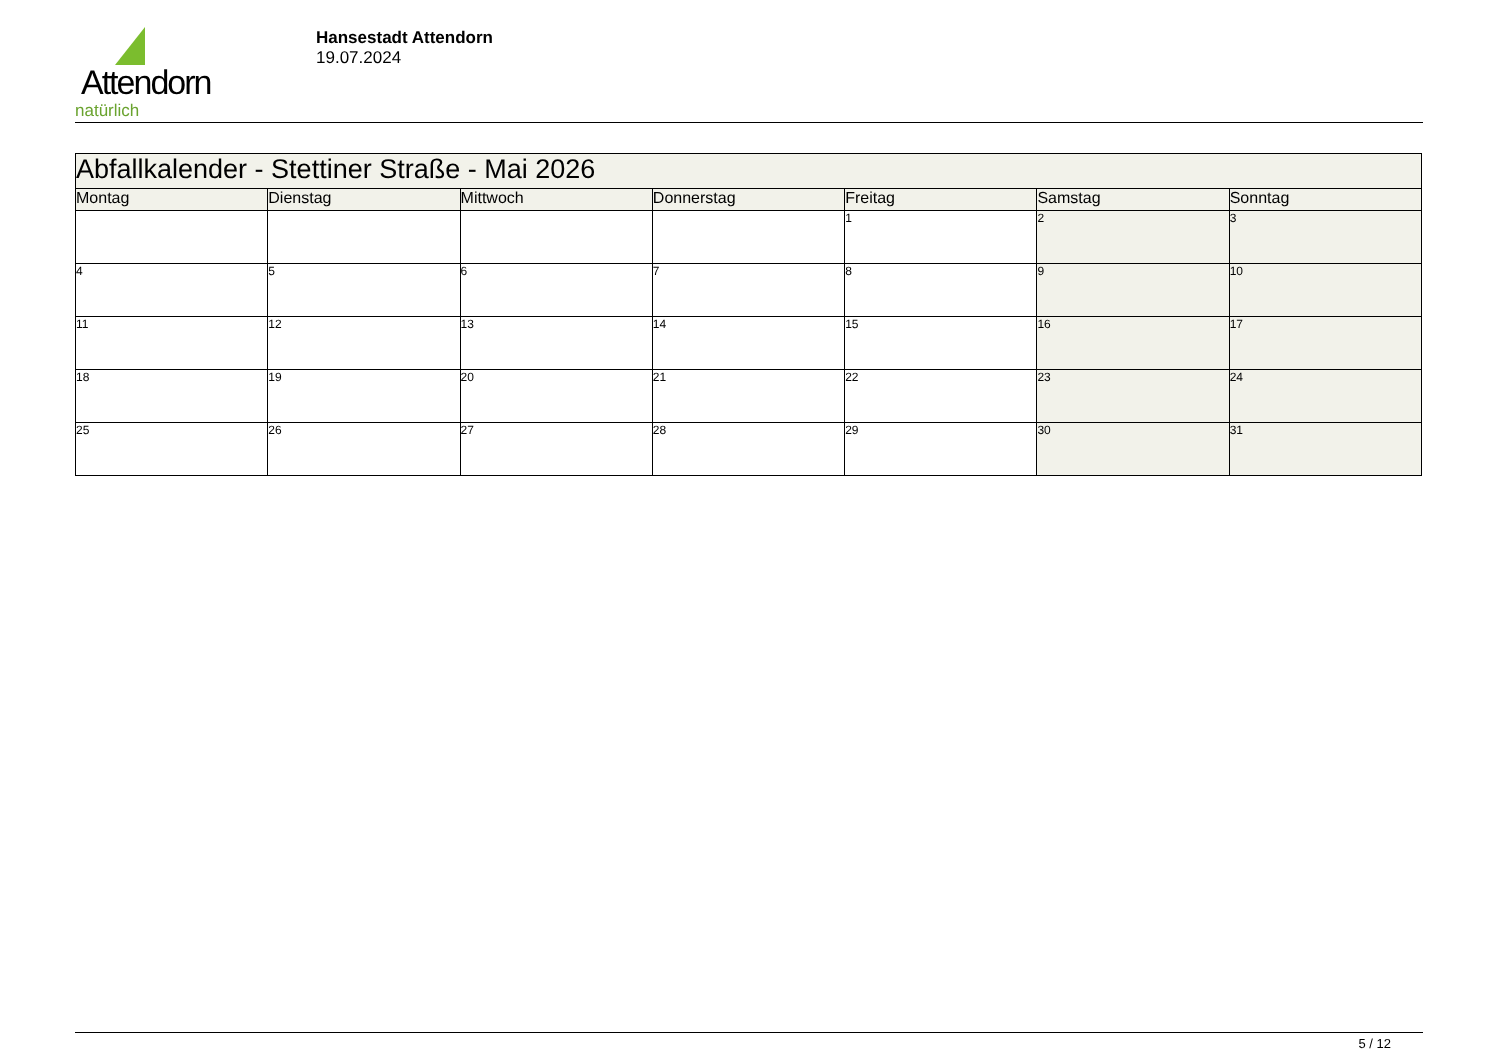Attendorn
natürlich
Hansestadt Attendorn
19.07.2024
| Abfallkalender - Stettiner Straße - Mai 2026 | | | | | | |
| --- | --- | --- | --- | --- | --- | --- |
| Montag | Dienstag | Mittwoch | Donnerstag | Freitag | Samstag | Sonntag |
| | | | | 1 | 2 | 3 |
| 4 | 5 | 6 | 7 | 8 | 9 | 10 |
| 11 | 12 | 13 | 14 | 15 | 16 | 17 |
| 18 | 19 | 20 | 21 | 22 | 23 | 24 |
| 25 | 26 | 27 | 28 | 29 | 30 | 31 |
5 / 12